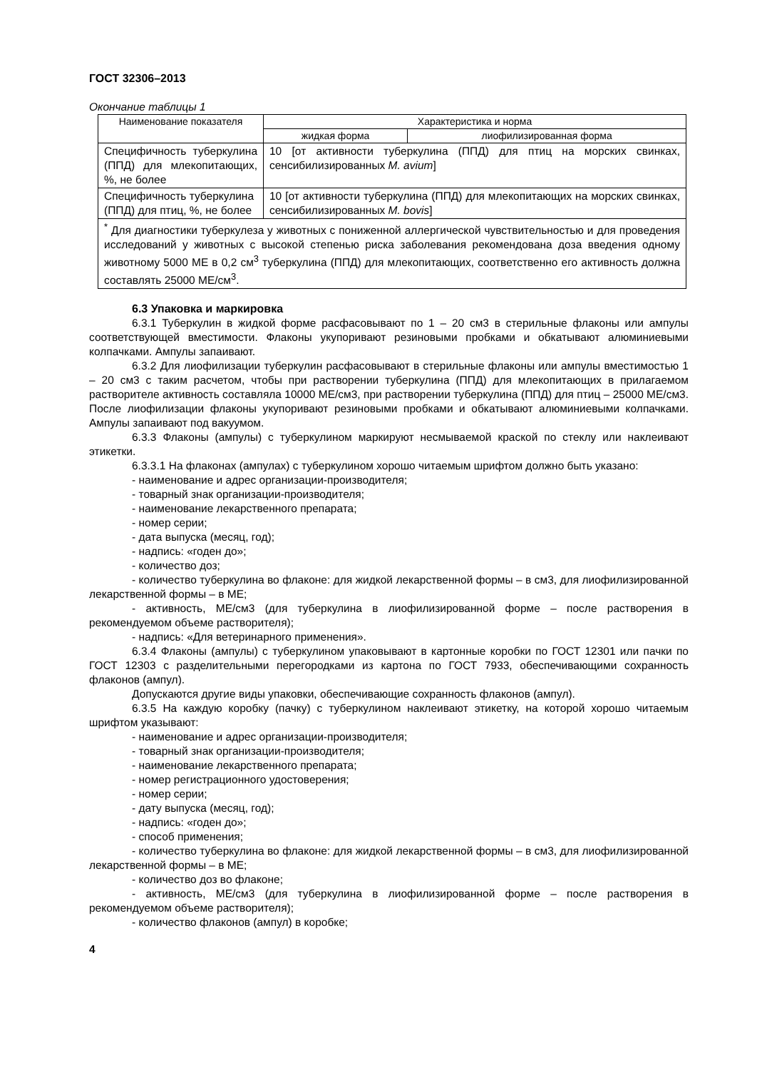ГОСТ 32306–2013
Окончание таблицы 1
| Наименование показателя | Характеристика и норма | |
| --- | --- | --- |
| | жидкая форма | лиофилизированная форма |
| Специфичность туберкулина (ППД) для млекопитающих, %, не более | 10 [от активности туберкулина (ППД) для птиц на морских свинках, сенсибилизированных M. avium ] | |
| Специфичность туберкулина (ППД) для птиц, %, не более | 10 [от активности туберкулина (ППД) для млекопитающих на морских свинках, сенсибилизированных M. bovis ] | |
| <sup>*</sup> Для диагностики туберкулеза у животных с пониженной аллергической чувствительностью и для проведения исследований у животных с высокой степенью риска заболевания рекомендована доза введения одному животному 5000 МЕ в 0,2 см<sup>3</sup> туберкулина (ППД) для млекопитающих, соответственно его активность должна составлять 25000 МЕ/см<sup>3</sup>. | | |
6.3 Упаковка и маркировка
6.3.1 Туберкулин в жидкой форме расфасовывают по 1 – 20 см3 в стерильные флаконы или ампулы соответствующей вместимости. Флаконы укупоривают резиновыми пробками и обкатывают алюминиевыми колпачками. Ампулы запаивают.
6.3.2 Для лиофилизации туберкулин расфасовывают в стерильные флаконы или ампулы вместимостью 1 – 20 см3 с таким расчетом, чтобы при растворении туберкулина (ППД) для млекопитающих в прилагаемом растворителе активность составляла 10000 МЕ/см3, при растворении туберкулина (ППД) для птиц – 25000 МЕ/см3. После лиофилизации флаконы укупоривают резиновыми пробками и обкатывают алюминиевыми колпачками. Ампулы запаивают под вакуумом.
6.3.3 Флаконы (ампулы) с туберкулином маркируют несмываемой краской по стеклу или наклеивают этикетки.
6.3.3.1 На флаконах (ампулах) с туберкулином хорошо читаемым шрифтом должно быть указано:
- наименование и адрес организации-производителя;
- товарный знак организации-производителя;
- наименование лекарственного препарата;
- номер серии;
- дата выпуска (месяц, год);
- надпись: «годен до»;
- количество доз;
- количество туберкулина во флаконе: для жидкой лекарственной формы – в см3, для лиофилизированной лекарственной формы – в МЕ;
- активность, МЕ/см3 (для туберкулина в лиофилизированной форме – после растворения в рекомендуемом объеме растворителя);
- надпись: «Для ветеринарного применения».
6.3.4 Флаконы (ампулы) с туберкулином упаковывают в картонные коробки по ГОСТ 12301 или пачки по ГОСТ 12303 с разделительными перегородками из картона по ГОСТ 7933, обеспечивающими сохранность флаконов (ампул).
Допускаются другие виды упаковки, обеспечивающие сохранность флаконов (ампул).
6.3.5 На каждую коробку (пачку) с туберкулином наклеивают этикетку, на которой хорошо читаемым шрифтом указывают:
- наименование и адрес организации-производителя;
- товарный знак организации-производителя;
- наименование лекарственного препарата;
- номер регистрационного удостоверения;
- номер серии;
- дату выпуска (месяц, год);
- надпись: «годен до»;
- способ применения;
- количество туберкулина во флаконе: для жидкой лекарственной формы – в см3, для лиофилизированной лекарственной формы – в МЕ;
- количество доз во флаконе;
- активность, МЕ/см3 (для туберкулина в лиофилизированной форме – после растворения в рекомендуемом объеме растворителя);
- количество флаконов (ампул) в коробке;
4